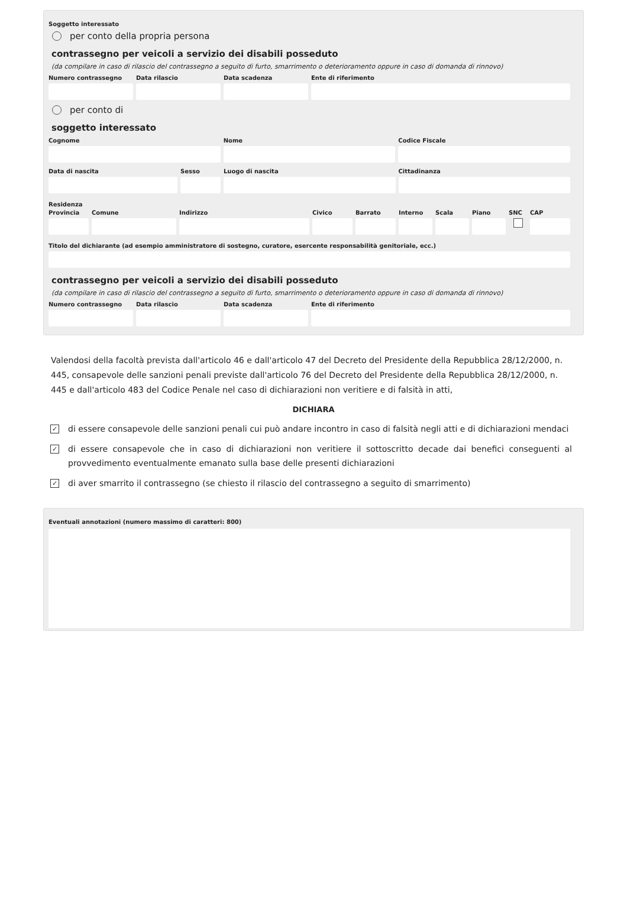Soggetto interessato
per conto della propria persona
contrassegno per veicoli a servizio dei disabili posseduto
(da compilare in caso di rilascio del contrassegno a seguito di furto, smarrimento o deterioramento oppure in caso di domanda di rinnovo)
Numero contrassegno
Data rilascio Data scadenza Ente di riferimento
per conto di
soggetto interessato
Cognome Nome Codice Fiscale
Data di nascita Sesso Luogo di nascita Cittadinanza
Residenza
Provincia
Comune Indirizzo Civico Barrato Interno
Scala Piano SNC CAP
Titolo del dichiarante (ad esempio amministratore di sostegno, curatore, esercente responsabilità genitoriale, ecc.)
contrassegno per veicoli a servizio dei disabili posseduto
(da compilare in caso di rilascio del contrassegno a seguito di furto, smarrimento o deterioramento oppure in caso di domanda di rinnovo)
Numero contrassegno
Data rilascio Data scadenza Ente di riferimento
Valendosi della facoltà prevista dall'articolo 46 e dall'articolo 47 del Decreto del Presidente della Repubblica 28/12/2000, n. 445, consapevole delle sanzioni penali previste dall'articolo 76 del Decreto del Presidente della Repubblica 28/12/2000, n. 445 e dall'articolo 483 del Codice Penale nel caso di dichiarazioni non veritiere e di falsità in atti,
DICHIARA
✓
di essere consapevole delle sanzioni penali cui può andare incontro in caso di falsità negli atti e di dichiarazioni mendaci
✓
di essere consapevole che in caso di dichiarazioni non veritiere il sottoscritto decade dai benefici conseguenti al provvedimento eventualmente emanato sulla base delle presenti dichiarazioni
✓
di aver smarrito il contrassegno (se chiesto il rilascio del contrassegno a seguito di smarrimento)
Eventuali annotazioni (numero massimo di caratteri: 800)